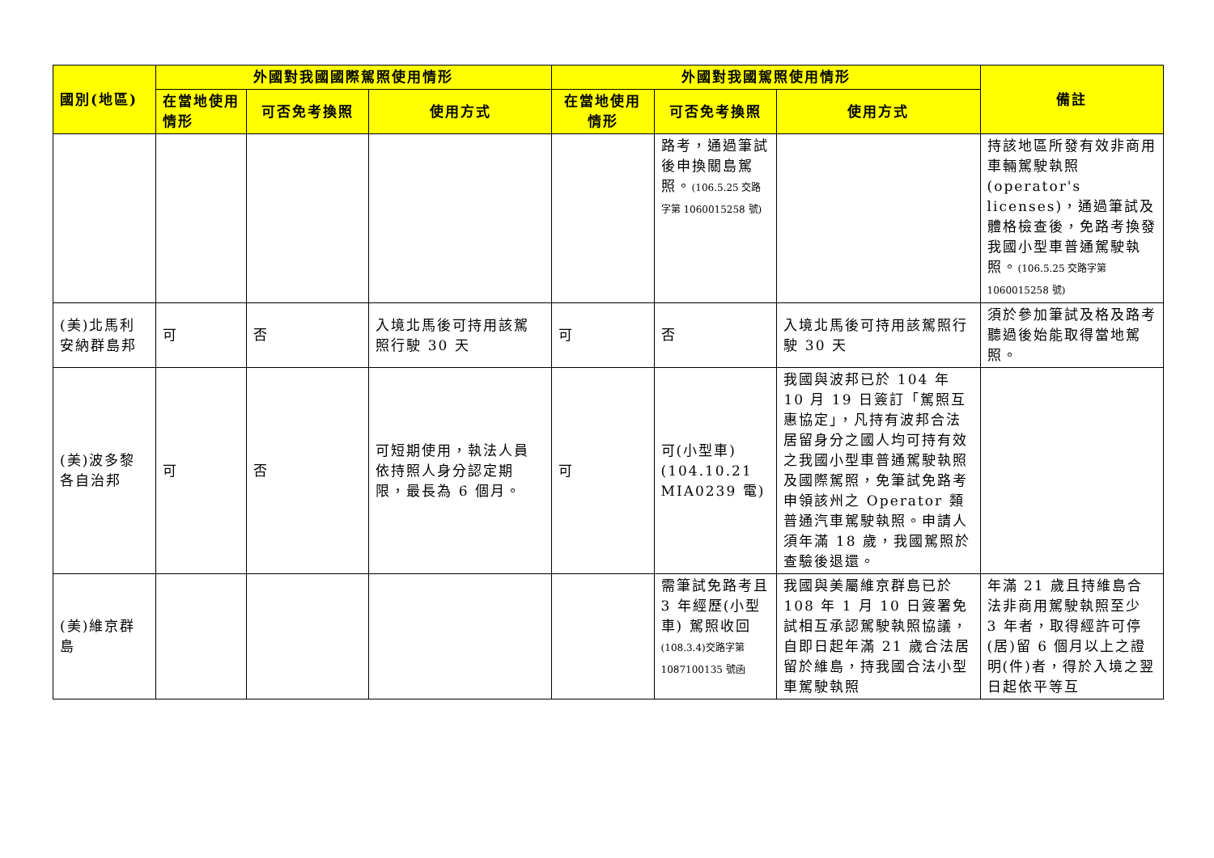| 國別(地區) | 外國對我國國際駕照使用情形 | | | 外國對我國駕照使用情形 | | | 備註 |
| --- | --- | --- | --- | --- | --- | --- | --- |
| | 在當地使用情形 | 可否免考換照 | 使用方式 | 在當地使用情形 | 可否免考換照 | 使用方式 | |
| | | | | | 路考，通過筆試後申換關島駕照。 (106.5.25 交路字第 1060015258 號) | | 持該地區所發有效非商用車輛駕駛執照(operator's licenses)，通過筆試及體格檢查後，免路考換發我國小型車普通駕駛執照。 (106.5.25 交路字第 1060015258 號) |
| (美)北馬利安納群島邦 | 可 | 否 | 入境北馬後可持用該駕照行駛 30 天 | 可 | 否 | 入境北馬後可持用該駕照行駛 30 天 | 須於參加筆試及格及路考聽過後始能取得當地駕照。 |
| (美)波多黎各自治邦 | 可 | 否 | 可短期使用，執法人員依持照人身分認定期限，最長為 6 個月。 | 可 | 可(小型車)(104.10.21 MIA0239 電) | 我國與波邦已於 104 年 10 月 19 日簽訂「駕照互惠協定」，凡持有波邦合法居留身分之國人均可持有效之我國小型車普通駕駛執照及國際駕照，免筆試免路考申領該州之 Operator 類普通汽車駕駛執照。申請人須年滿 18 歲，我國駕照於查驗後退還。 | |
| (美)維京群島 | | | | | 需筆試免路考且 3 年經歷(小型車) 駕照收回 (108.3.4)交路字第 1087100135 號函 | 我國與美屬維京群島已於 108 年 1 月 10 日簽署免試相互承認駕駛執照協議，自即日起年滿 21 歲合法居留於維島，持我國合法小型車駕駛執照 | 年滿 21 歲且持維島合法非商用駕駛執照至少 3 年者，取得經許可停(居)留 6 個月以上之證明(件)者，得於入境之翌日起依平等互 |